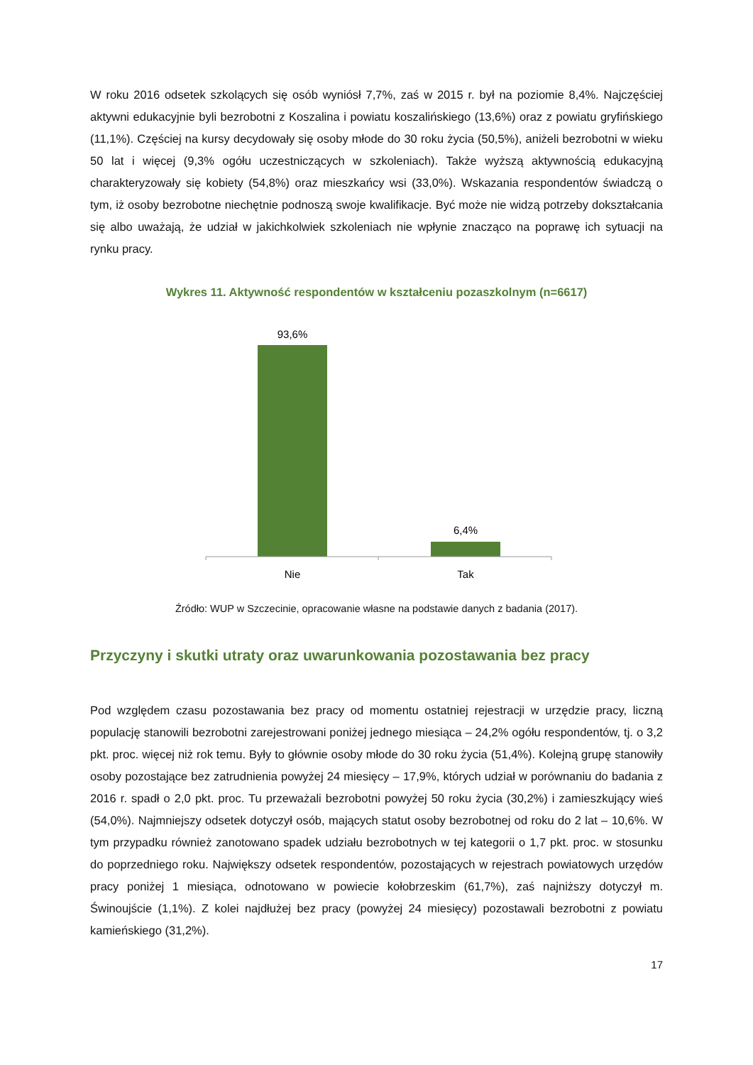W roku 2016 odsetek szkolących się osób wyniósł 7,7%, zaś w 2015 r. był na poziomie 8,4%. Najczęściej aktywni edukacyjnie byli bezrobotni z Koszalina i powiatu koszalińskiego (13,6%) oraz z powiatu gryfińskiego (11,1%). Częściej na kursy decydowały się osoby młode do 30 roku życia (50,5%), aniżeli bezrobotni w wieku 50 lat i więcej (9,3% ogółu uczestniczących w szkoleniach). Także wyższą aktywnością edukacyjną charakteryzowały się kobiety (54,8%) oraz mieszkańcy wsi (33,0%). Wskazania respondentów świadczą o tym, iż osoby bezrobotne niechętnie podnoszą swoje kwalifikacje. Być może nie widzą potrzeby dokształcania się albo uważają, że udział w jakichkolwiek szkoleniach nie wpłynie znacząco na poprawę ich sytuacji na rynku pracy.
Wykres 11. Aktywność respondentów w kształceniu pozaszkolnym (n=6617)
93,6%
6,4%
Nie
Tak
Źródło: WUP w Szczecinie, opracowanie własne na podstawie danych z badania (2017).
Przyczyny i skutki utraty oraz uwarunkowania pozostawania bez pracy
Pod względem czasu pozostawania bez pracy od momentu ostatniej rejestracji w urzędzie pracy, liczną populację stanowili bezrobotni zarejestrowani poniżej jednego miesiąca – 24,2% ogółu respondentów, tj. o 3,2 pkt. proc. więcej niż rok temu. Były to głównie osoby młode do 30 roku życia (51,4%). Kolejną grupę stanowiły osoby pozostające bez zatrudnienia powyżej 24 miesięcy – 17,9%, których udział w porównaniu do badania z 2016 r. spadł o 2,0 pkt. proc. Tu przeważali bezrobotni powyżej 50 roku życia (30,2%) i zamieszkujący wieś (54,0%). Najmniejszy odsetek dotyczył osób, mających statut osoby bezrobotnej od roku do 2 lat – 10,6%. W tym przypadku również zanotowano spadek udziału bezrobotnych w tej kategorii o 1,7 pkt. proc. w stosunku do poprzedniego roku. Największy odsetek respondentów, pozostających w rejestrach powiatowych urzędów pracy poniżej 1 miesiąca, odnotowano w powiecie kołobrzeskim (61,7%), zaś najniższy dotyczył m. Świnoujście (1,1%). Z kolei najdłużej bez pracy (powyżej 24 miesięcy) pozostawali bezrobotni z powiatu kamieńskiego (31,2%).
17